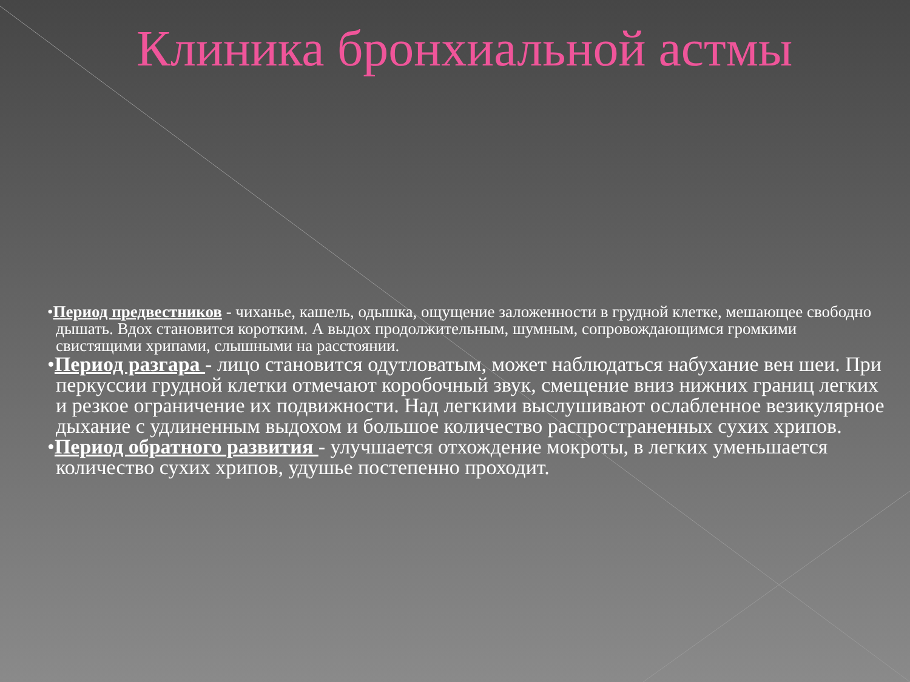Клиника бронхиальной астмы
•Период предвестников - чиханье, кашель, одышка, ощущение заложенности в грудной клетке, мешающее свободно дышать. Вдох становится коротким. А выдох продолжительным, шумным, сопровождающимся громкими свистящими хрипами, слышными на расстоянии.
•Период разгара - лицо становится одутловатым, может наблюдаться набухание вен шеи. При перкуссии грудной клетки отмечают коробочный звук, смещение вниз нижних границ легких и резкое ограничение их подвижности. Над легкими выслушивают ослабленное везикулярное дыхание с удлиненным выдохом и большое количество распространенных сухих хрипов.
•Период обратного развития - улучшается отхождение мокроты, в легких уменьшается количество сухих хрипов, удушье постепенно проходит.